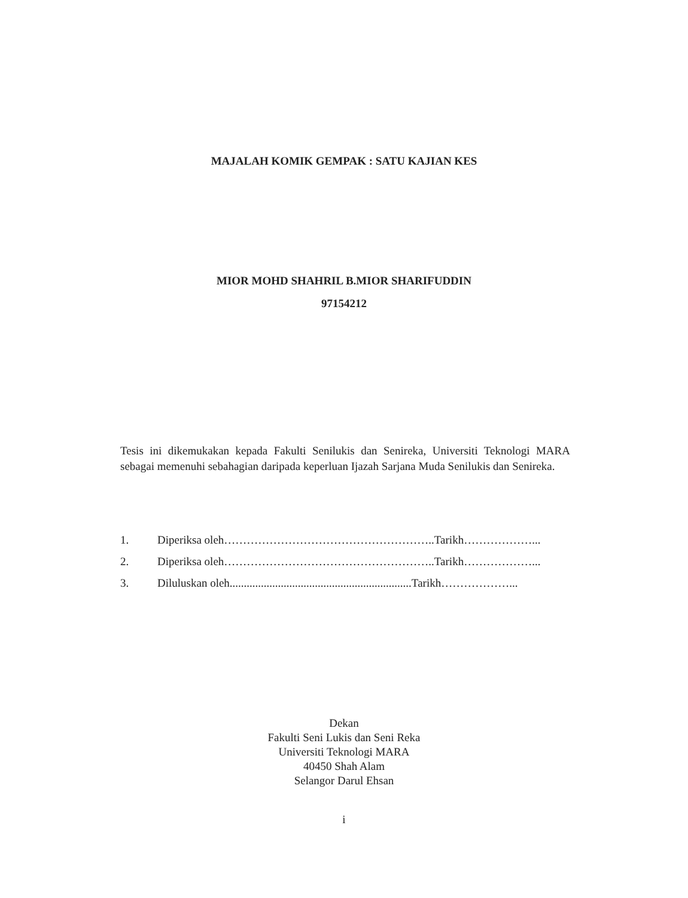MAJALAH KOMIK GEMPAK : SATU KAJIAN KES
MIOR MOHD SHAHRIL B.MIOR SHARIFUDDIN
97154212
Tesis ini dikemukakan kepada Fakulti Senilukis dan Senireka, Universiti Teknologi MARA sebagai memenuhi sebahagian daripada keperluan Ijazah Sarjana Muda Senilukis dan Senireka.
1. Diperiksa oleh………………………………………………..Tarikh………………...
2. Diperiksa oleh………………………………………………..Tarikh………………...
3. Diluluskan oleh................................................................Tarikh………………...
Dekan
Fakulti Seni Lukis dan Seni Reka
Universiti Teknologi MARA
40450 Shah Alam
Selangor Darul Ehsan
i